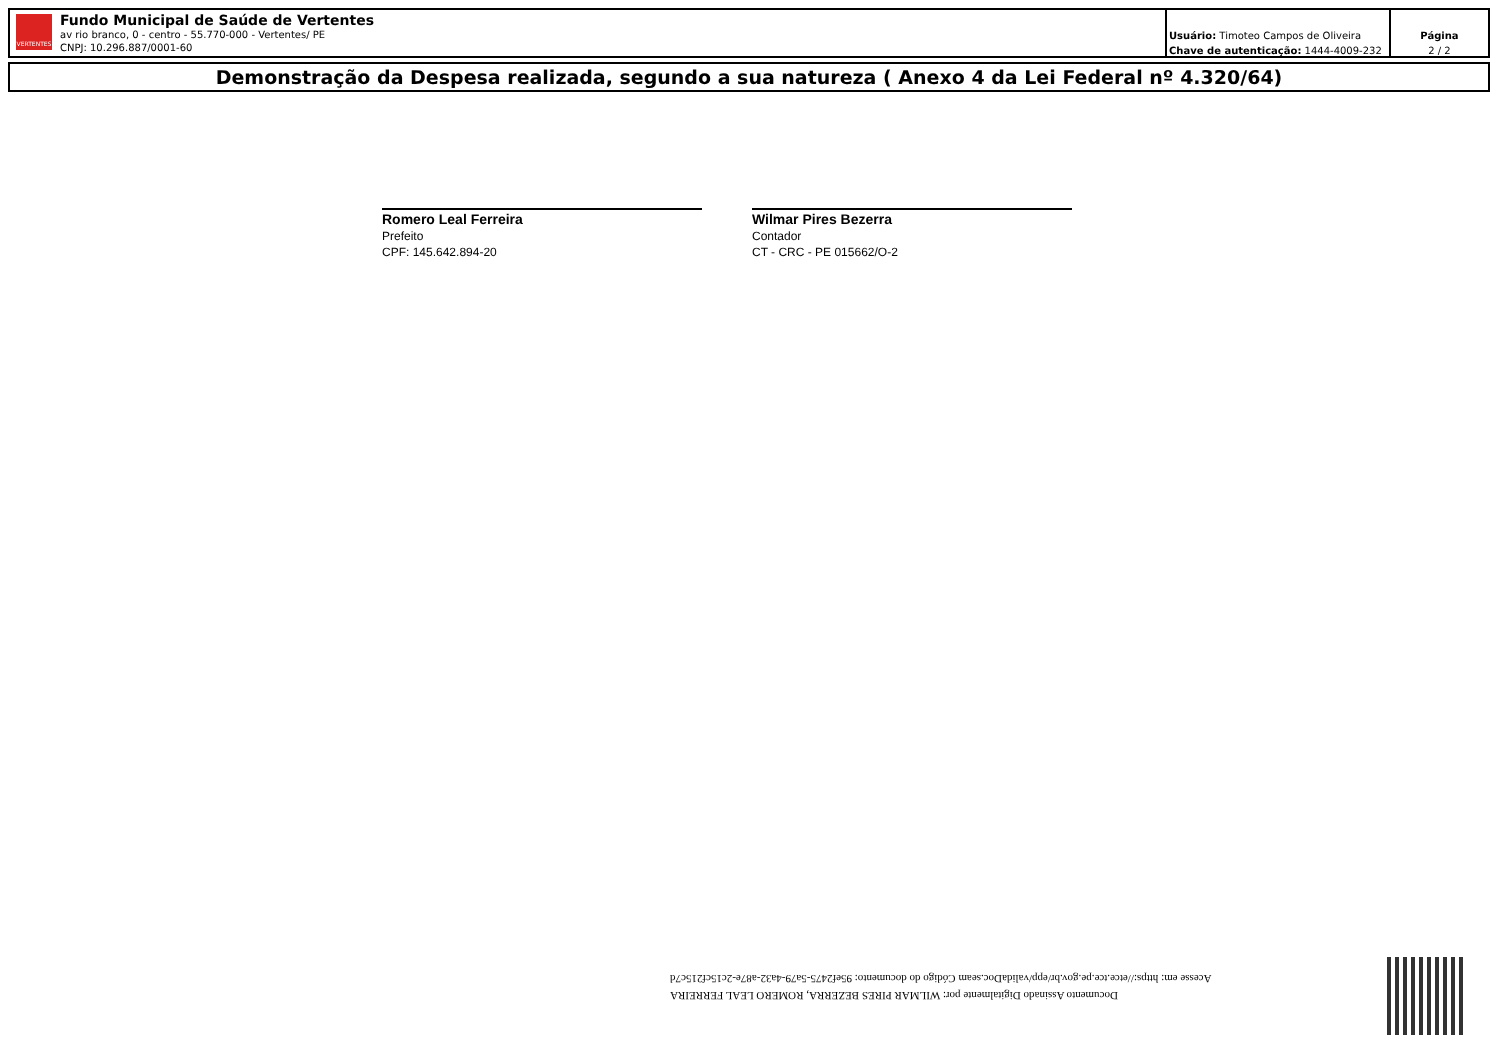VERTENTES
Fundo Municipal de Saúde de Vertentes
av rio branco, 0 - centro - 55.770-000 - Vertentes/ PE
CNPJ: 10.296.887/0001-60
Usuário: Timoteo Campos de Oliveira
Chave de autenticação: 1444-4009-232
Página
2 / 2
Demonstração da Despesa realizada, segundo a sua natureza ( Anexo 4 da Lei Federal nº 4.320/64)
Romero Leal Ferreira
Prefeito
CPF: 145.642.894-20
Wilmar Pires Bezerra
Contador
CT - CRC - PE 015662/O-2
Documento Assinado Digitalmente por: WILMAR PIRES BEZERRA, ROMERO LEAL FERREIRA
Acesse em: https://etce.tce.pe.gov.br/epp/validaDoc.seam Código do documento: 95ef2475-5a79-4a32-a87e-2c15cf215c7d